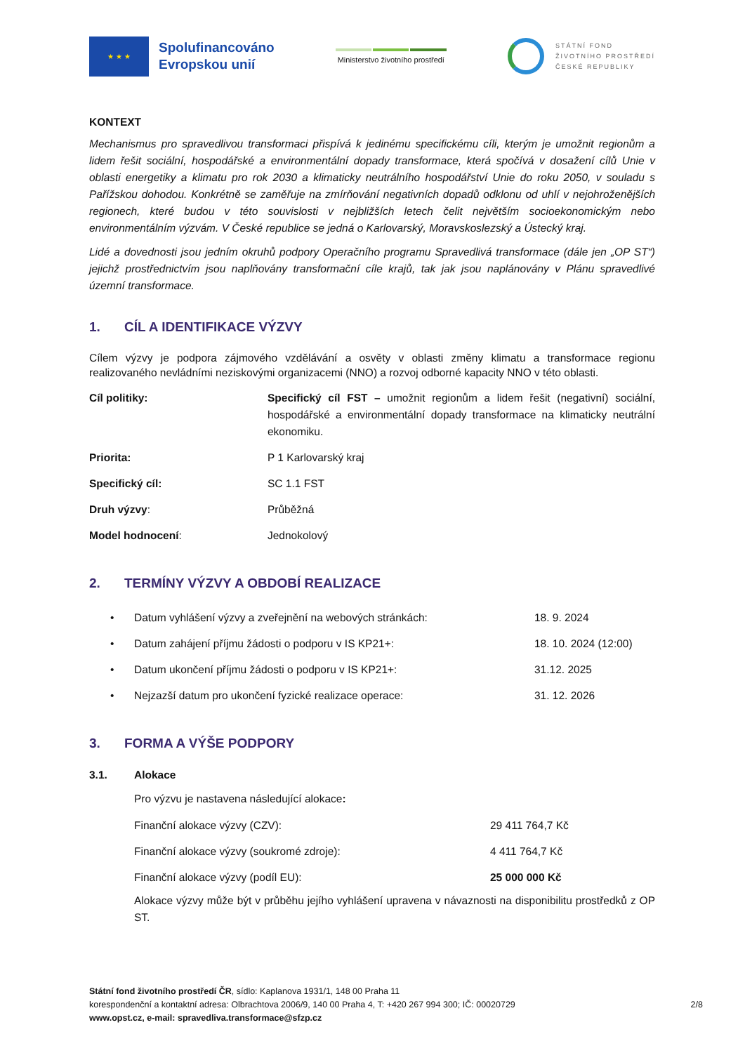★ ★ ★
Spolufinancováno
Evropskou unií
Ministerstvo životního prostředí
STÁTNÍ FOND
ŽIVOTNÍHO PROSTŘEDÍ
ČESKÉ REPUBLIKY
KONTEXT
Mechanismus pro spravedlivou transformaci přispívá k jedinému specifickému cíli, kterým je umožnit regionům a lidem řešit sociální, hospodářské a environmentální dopady transformace, která spočívá v dosažení cílů Unie v oblasti energetiky a klimatu pro rok 2030 a klimaticky neutrálního hospodářství Unie do roku 2050, v souladu s Pařížskou dohodou. Konkrétně se zaměřuje na zmírňování negativních dopadů odklonu od uhlí v nejohroženějších regionech, které budou v této souvislosti v nejbližších letech čelit největším socioekonomickým nebo environmentálním výzvám. V České republice se jedná o Karlovarský, Moravskoslezský a Ústecký kraj.
Lidé a dovednosti jsou jedním okruhů podpory Operačního programu Spravedlivá transformace (dále jen „OP ST“) jejichž prostřednictvím jsou naplňovány transformační cíle krajů, tak jak jsou naplánovány v Plánu spravedlivé územní transformace.
1. CÍL A IDENTIFIKACE VÝZVY
Cílem výzvy je podpora zájmového vzdělávání a osvěty v oblasti změny klimatu a transformace regionu realizovaného nevládními neziskovými organizacemi (NNO) a rozvoj odborné kapacity NNO v této oblasti.
| Cíl politiky: | Specifický cíl FST – umožnit regionům a lidem řešit (negativní) sociální, hospodářské a environmentální dopady transformace na klimaticky neutrální ekonomiku. |
| Priorita: | P 1 Karlovarský kraj |
| Specifický cíl: | SC 1.1 FST |
| Druh výzvy : | Průběžná |
| Model hodnocení : | Jednokolový |
2. TERMÍNY VÝZVY A OBDOBÍ REALIZACE
| • | Datum vyhlášení výzvy a zveřejnění na webových stránkách: | 18. 9. 2024 |
| • | Datum zahájení příjmu žádosti o podporu v IS KP21+: | 18. 10. 2024 (12:00) |
| • | Datum ukončení příjmu žádosti o podporu v IS KP21+: | 31.12. 2025 |
| • | Nejzazší datum pro ukončení fyzické realizace operace: | 31. 12. 2026 |
3. FORMA A VÝŠE PODPORY
3.1. Alokace
Pro výzvu je nastavena následující alokace:
| Finanční alokace výzvy (CZV): | 29 411 764,7 Kč |
| Finanční alokace výzvy (soukromé zdroje): | 4 411 764,7 Kč |
| Finanční alokace výzvy (podíl EU): | 25 000 000 Kč |
Alokace výzvy může být v průběhu jejího vyhlášení upravena v návaznosti na disponibilitu prostředků z OP ST.
Státní fond životního prostředí ČR, sídlo: Kaplanova 1931/1, 148 00 Praha 11
korespondenční a kontaktní adresa: Olbrachtova 2006/9, 140 00 Praha 4, T: +420 267 994 300; IČ: 00020729 2/8
www.opst.cz, e-mail: spravedliva.transformace@sfzp.cz